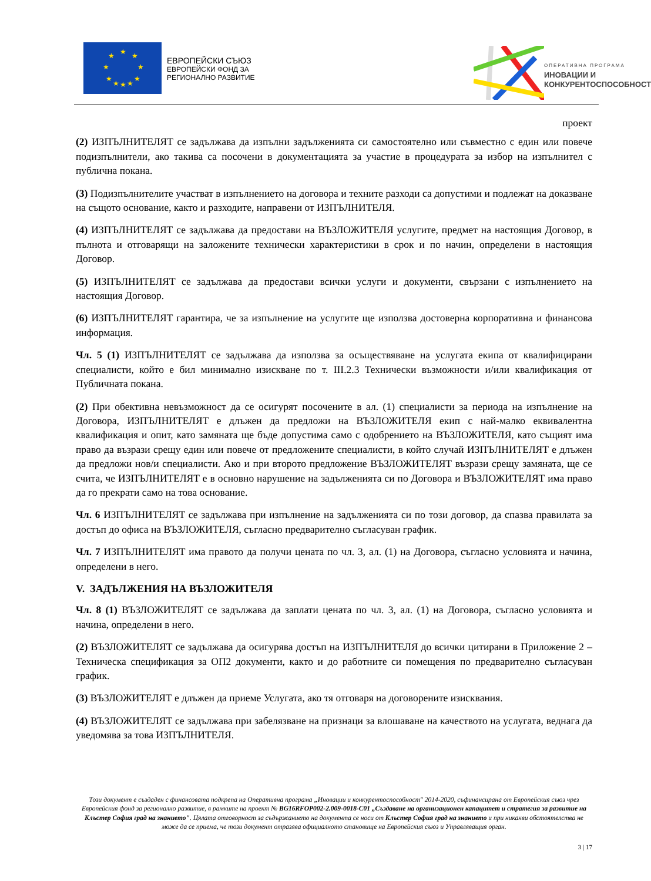★
★
★
★
★
★
★
★
★
★
ЕВРОПЕЙСКИ СЪЮЗ
ЕВРОПЕЙСКИ ФОНД ЗА
РЕГИОНАЛНО РАЗВИТИЕ
ОПЕРАТИВНА ПРОГРАМА
ИНОВАЦИИ И
КОНКУРЕНТОСПОСОБНОСТ
проект
(2) ИЗПЪЛНИТЕЛЯТ се задължава да изпълни задълженията си самостоятелно или съвместно с един или повече подизпълнители, ако такива са посочени в документацията за участие в процедурата за избор на изпълнител с публична покана.
(3) Подизпълнителите участват в изпълнението на договора и техните разходи са допустими и подлежат на доказване на същото основание, както и разходите, направени от ИЗПЪЛНИТЕЛЯ.
(4) ИЗПЪЛНИТЕЛЯТ се задължава да предостави на ВЪЗЛОЖИТЕЛЯ услугите, предмет на настоящия Договор, в пълнота и отговарящи на заложените технически характеристики в срок и по начин, определени в настоящия Договор.
(5) ИЗПЪЛНИТЕЛЯТ се задължава да предостави всички услуги и документи, свързани с изпълнението на настоящия Договор.
(6) ИЗПЪЛНИТЕЛЯТ гарантира, че за изпълнение на услугите ще използва достоверна корпоративна и финансова информация.
Чл. 5 (1) ИЗПЪЛНИТЕЛЯТ се задължава да използва за осъществяване на услугата екипа от квалифицирани специалисти, който е бил минимално изискване по т. III.2.3 Технически възможности и/или квалификация от Публичната покана.
(2) При обективна невъзможност да се осигурят посочените в ал. (1) специалисти за периода на изпълнение на Договора, ИЗПЪЛНИТЕЛЯТ е длъжен да предложи на ВЪЗЛОЖИТЕЛЯ екип с най-малко еквивалентна квалификация и опит, като замяната ще бъде допустима само с одобрението на ВЪЗЛОЖИТЕЛЯ, като същият има право да възрази срещу един или повече от предложените специалисти, в който случай ИЗПЪЛНИТЕЛЯТ е длъжен да предложи нов/и специалисти. Ако и при второто предложение ВЪЗЛОЖИТЕЛЯТ възрази срещу замяната, ще се счита, че ИЗПЪЛНИТЕЛЯТ е в основно нарушение на задълженията си по Договора и ВЪЗЛОЖИТЕЛЯТ има право да го прекрати само на това основание.
Чл. 6 ИЗПЪЛНИТЕЛЯТ се задължава при изпълнение на задълженията си по този договор, да спазва правилата за достъп до офиса на ВЪЗЛОЖИТЕЛЯ, съгласно предварително съгласуван график.
Чл. 7 ИЗПЪЛНИТЕЛЯТ има правото да получи цената по чл. 3, ал. (1) на Договора, съгласно условията и начина, определени в него.
V. ЗАДЪЛЖЕНИЯ НА ВЪЗЛОЖИТЕЛЯ
Чл. 8 (1) ВЪЗЛОЖИТЕЛЯТ се задължава да заплати цената по чл. 3, ал. (1) на Договора, съгласно условията и начина, определени в него.
(2) ВЪЗЛОЖИТЕЛЯТ се задължава да осигурява достъп на ИЗПЪЛНИТЕЛЯ до всички цитирани в Приложение 2 – Техническа спецификация за ОП2 документи, както и до работните си помещения по предварително съгласуван график.
(3) ВЪЗЛОЖИТЕЛЯТ е длъжен да приеме Услугата, ако тя отговаря на договорените изисквания.
(4) ВЪЗЛОЖИТЕЛЯТ се задължава при забелязване на признаци за влошаване на качеството на услугата, веднага да уведомява за това ИЗПЪЛНИТЕЛЯ.
Този документ е създаден с финансовата подкрепа на Оперативна програма „Иновации и конкурентоспособност" 2014-2020, съфинансирана от Европейския съюз чрез Европейския фонд за регионално развитие, в рамките на проект № BG16RFOP002-2.009-0018-C01 „Създаване на организационен капацитет и стратегия за развитие на Клъстер София град на знанието". Цялата отговорност за съдържанието на документа се носи от Клъстер София град на знанието и при никакви обстоятелства не може да се приема, че този документ отразява официалното становище на Европейския съюз и Управляващия орган.
3 | 17